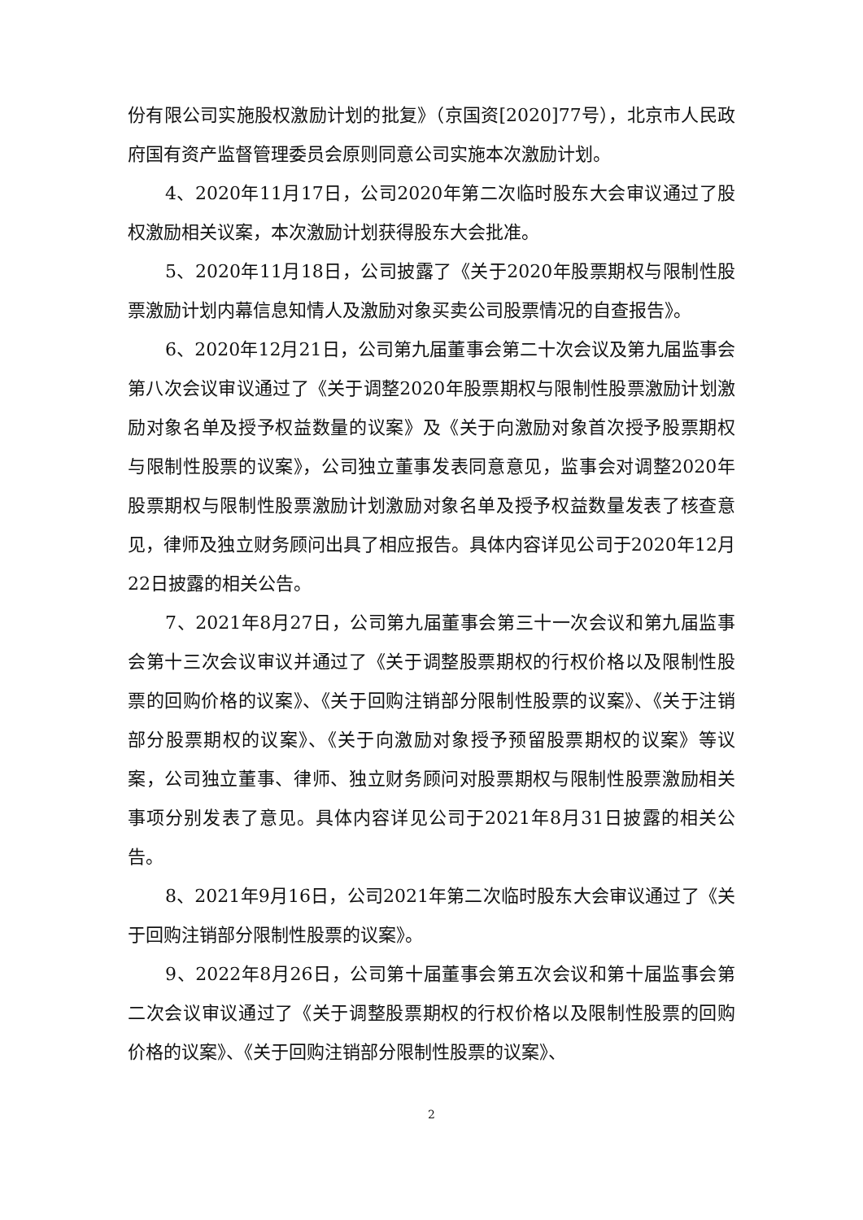份有限公司实施股权激励计划的批复》（京国资[2020]77号），北京市人民政府国有资产监督管理委员会原则同意公司实施本次激励计划。
4、2020年11月17日，公司2020年第二次临时股东大会审议通过了股权激励相关议案，本次激励计划获得股东大会批准。
5、2020年11月18日，公司披露了《关于2020年股票期权与限制性股票激励计划内幕信息知情人及激励对象买卖公司股票情况的自查报告》。
6、2020年12月21日，公司第九届董事会第二十次会议及第九届监事会第八次会议审议通过了《关于调整2020年股票期权与限制性股票激励计划激励对象名单及授予权益数量的议案》及《关于向激励对象首次授予股票期权与限制性股票的议案》，公司独立董事发表同意意见，监事会对调整2020年股票期权与限制性股票激励计划激励对象名单及授予权益数量发表了核查意见，律师及独立财务顾问出具了相应报告。具体内容详见公司于2020年12月22日披露的相关公告。
7、2021年8月27日，公司第九届董事会第三十一次会议和第九届监事会第十三次会议审议并通过了《关于调整股票期权的行权价格以及限制性股票的回购价格的议案》、《关于回购注销部分限制性股票的议案》、《关于注销部分股票期权的议案》、《关于向激励对象授予预留股票期权的议案》等议案，公司独立董事、律师、独立财务顾问对股票期权与限制性股票激励相关事项分别发表了意见。具体内容详见公司于2021年8月31日披露的相关公告。
8、2021年9月16日，公司2021年第二次临时股东大会审议通过了《关于回购注销部分限制性股票的议案》。
9、2022年8月26日，公司第十届董事会第五次会议和第十届监事会第二次会议审议通过了《关于调整股票期权的行权价格以及限制性股票的回购价格的议案》、《关于回购注销部分限制性股票的议案》、
2